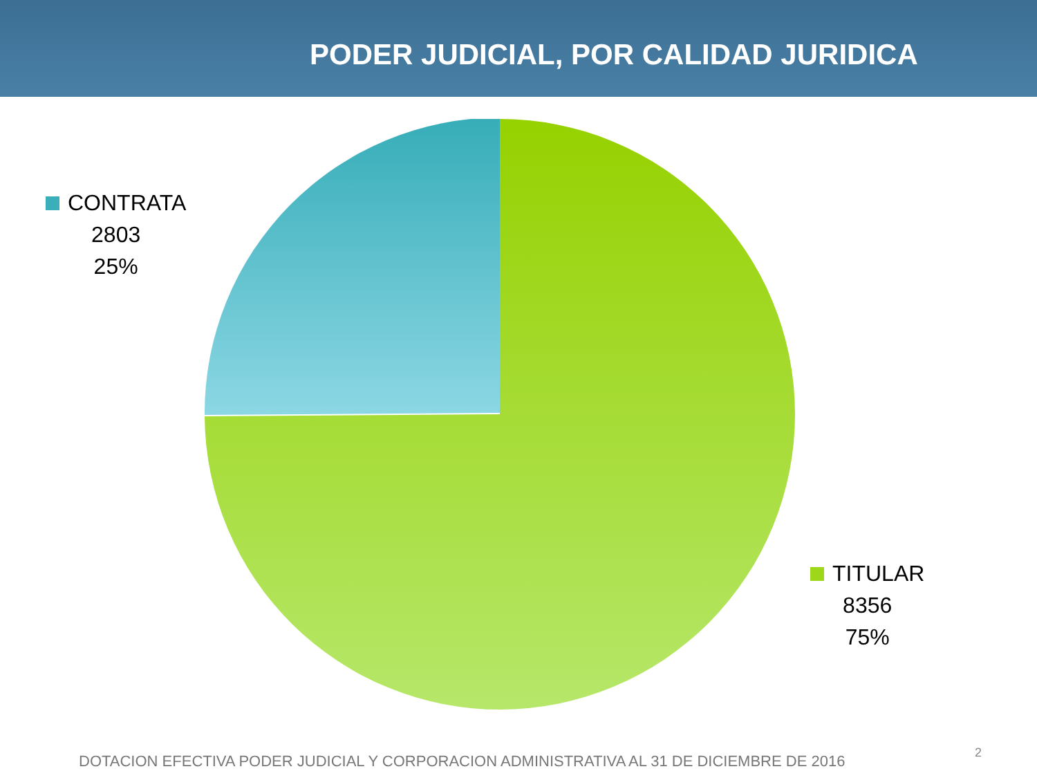PODER JUDICIAL, POR CALIDAD JURIDICA
CONTRATA
2803
25%
TITULAR
8356
75%
DOTACION EFECTIVA PODER JUDICIAL Y CORPORACION ADMINISTRATIVA AL 31 DE DICIEMBRE DE 2016
2